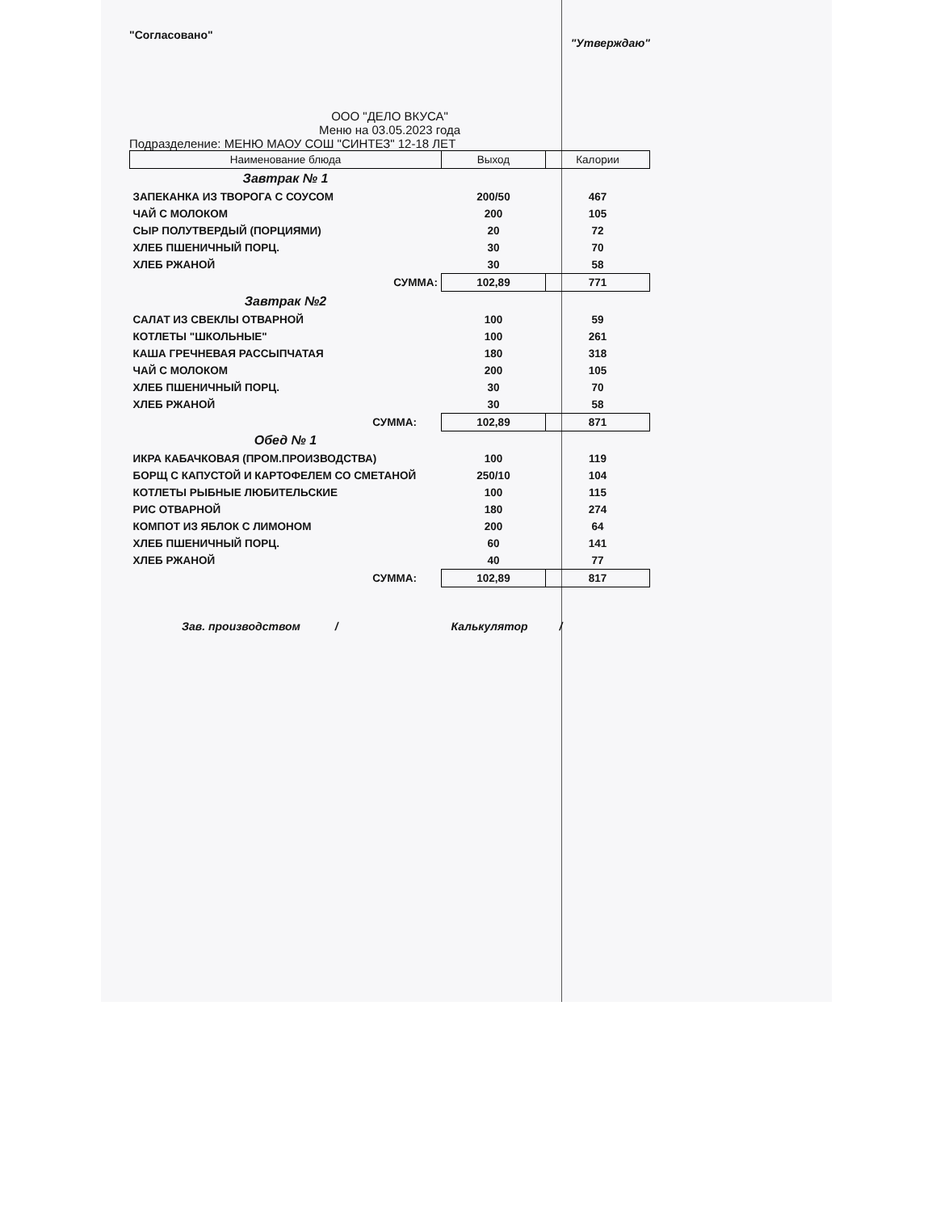"Согласовано"
"Утверждаю"
ООО "ДЕЛО ВКУСА"
Меню на 03.05.2023 года
Подразделение: МЕНЮ МАОУ СОШ "СИНТЕЗ" 12-18 ЛЕТ
| Наименование блюда | Выход | Калории |
| --- | --- | --- |
| Завтрак № 1 | | |
| ЗАПЕКАНКА ИЗ ТВОРОГА С СОУСОМ | 200/50 | 467 |
| ЧАЙ С МОЛОКОМ | 200 | 105 |
| СЫР ПОЛУТВЕРДЫЙ (ПОРЦИЯМИ) | 20 | 72 |
| ХЛЕБ ПШЕНИЧНЫЙ ПОРЦ. | 30 | 70 |
| ХЛЕБ РЖАНОЙ | 30 | 58 |
| СУММА: | 102,89 | 771 |
| Завтрак №2 | | |
| САЛАТ ИЗ СВЕКЛЫ ОТВАРНОЙ | 100 | 59 |
| КОТЛЕТЫ "ШКОЛЬНЫЕ" | 100 | 261 |
| КАША ГРЕЧНЕВАЯ РАССЫПЧАТАЯ | 180 | 318 |
| ЧАЙ С МОЛОКОМ | 200 | 105 |
| ХЛЕБ ПШЕНИЧНЫЙ ПОРЦ. | 30 | 70 |
| ХЛЕБ РЖАНОЙ | 30 | 58 |
| СУММА: | 102,89 | 871 |
| Обед № 1 | | |
| ИКРА КАБАЧКОВАЯ (ПРОМ.ПРОИЗВОДСТВА) | 100 | 119 |
| БОРЩ С КАПУСТОЙ И КАРТОФЕЛЕМ СО СМЕТАНОЙ | 250/10 | 104 |
| КОТЛЕТЫ РЫБНЫЕ ЛЮБИТЕЛЬСКИЕ | 100 | 115 |
| РИС ОТВАРНОЙ | 180 | 274 |
| КОМПОТ ИЗ ЯБЛОК С ЛИМОНОМ | 200 | 64 |
| ХЛЕБ ПШЕНИЧНЫЙ ПОРЦ. | 60 | 141 |
| ХЛЕБ РЖАНОЙ | 40 | 77 |
| СУММА: | 102,89 | 817 |
Зав. производством / Калькулятор /